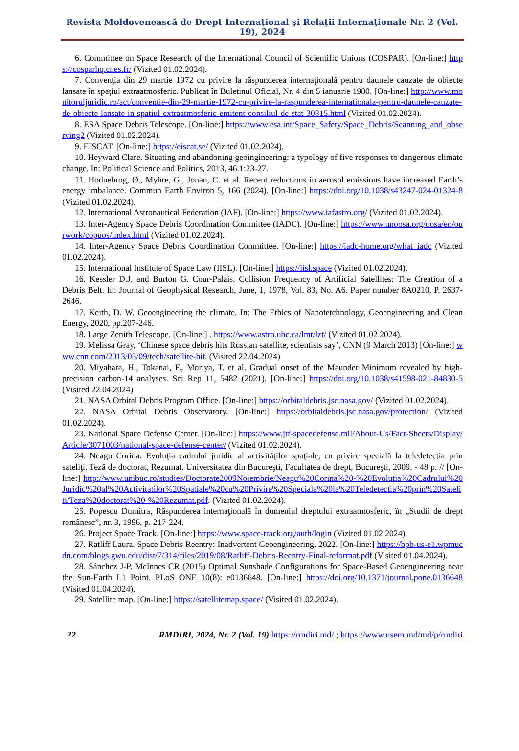Revista Moldovenească de Drept Internaţional şi Relaţii Internaţionale Nr. 2 (Vol. 19), 2024
6. Committee on Space Research of the International Council of Scientific Unions (COSPAR). [On-line:] https://cosparhq.cnes.fr/ (Vizited 01.02.2024).
7. Convenţia din 29 martie 1972 cu privire la răspunderea internaţională pentru daunele cauzate de obiecte lansate în spaţiul extraatmosferic. Publicat în Buletinul Oficial, Nr. 4 din 5 ianuarie 1980. [On-line:] http://www.monitoruljuridic.ro/act/conventie-din-29-martie-1972-cu-privire-la-raspunderea-internationala-pentru-daunele-cauzate-de-obiecte-lansate-in-spatiul-extraatmosferic-emitent-consiliul-de-stat-30815.html (Vizited 01.02.2024).
8. ESA Space Debris Telescope. [On-line:] https://www.esa.int/Space_Safety/Space_Debris/Scanning_and_observing2 (Vizited 01.02.2024).
9. EISCAT. [On-line:] https://eiscat.se/ (Vizited 01.02.2024).
10. Heyward Clare. Situating and abandoning geoingineering: a typology of five responses to dangerous climate change. In: Political Science and Politics, 2013, 46.1:23-27.
11. Hodnebrog, Ø., Myhre, G., Jouan, C. et al. Recent reductions in aerosol emissions have increased Earth’s energy imbalance. Commun Earth Environ 5, 166 (2024). [On-line:] https://doi.org/10.1038/s43247-024-01324-8 (Vizited 01.02.2024).
12. International Astronautical Federation (IAF). [On-line:] https://www.iafastro.org/ (Vizited 01.02.2024).
13. Inter-Agency Space Debris Coordination Committee (IADC). [On-line:] https://www.unoosa.org/oosa/en/ourwork/copuos/index.html (Vizited 01.02.2024).
14. Inter-Agency Space Debris Coordination Committee. [On-line:] https://iadc-home.org/what_iadc (Vizited 01.02.2024).
15. International Institute of Space Law (IISL). [On-line:] https://iisl.space (Vizited 01.02.2024).
16. Kessler D.J. and Burton G. Cour-Palais. Collision Frequency of Artificial Satellites: The Creation of a Debris Belt. In: Journal of Geophysical Research, June, 1, 1978, Vol. 83, No. A6. Paper number 8A0210, P. 2637-2646.
17. Keith, D. W. Geoengineering the climate. In: The Ethics of Nanotetchnology, Geoengineering and Clean Energy, 2020, pp.207-246.
18. Large Zenith Telescope. [On-line:] . https://www.astro.ubc.ca/lmt/lzt/ (Vizited 01.02.2024).
19. Melissa Gray, ‘Chinese space debris hits Russian satellite, scientists say’, CNN (9 March 2013) [On-line:] www.cnn.com/2013/03/09/tech/satellite-hit. (Visited 22.04.2024)
20. Miyahara, H., Tokanai, F., Moriya, T. et al. Gradual onset of the Maunder Minimum revealed by high-precision carbon-14 analyses. Sci Rep 11, 5482 (2021). [On-line:] https://doi.org/10.1038/s41598-021-84830-5 (Visited 22.04.2024)
21. NASA Orbital Debris Program Office. [On-line:] https://orbitaldebris.jsc.nasa.gov/ (Vizited 01.02.2024).
22. NASA Orbital Debris Observatory. [On-line:] https://orbitaldebris.jsc.nasa.gov/protection/ (Vizited 01.02.2024).
23. National Space Defense Center. [On-line:] https://www.jtf-spacedefense.mil/About-Us/Fact-Sheets/Display/Article/3071003/national-space-defense-center/ (Vizited 01.02.2024).
24. Neagu Corina. Evoluţia cadrului juridic al activităţilor spaţiale, cu privire specială la teledetecţia prin sateliţi. Teză de doctorat, Rezumat. Universitatea din Bucureşti, Facultatea de drept, Bucureşti, 2009. - 48 p. // [On-line:] http://www.unibuc.ro/studies/Doctorate2009Noiembrie/Neagu%20Corina%20-%20Evolutia%20Cadrului%20Juridic%20al%20Activitatilor%20Spatiale%20cu%20Privire%20Speciala%20la%20Teledetectia%20prin%20Sateliti/Teza%20doctorat%20-%20Rezumat.pdf. (Vizited 01.02.2024).
25. Popescu Dumitra, Răspunderea internaţională în domeniul dreptului extraatmosferic, în „Studii de drept românesc”, nr. 3, 1996, p. 217-224.
26. Project Space Track. [On-line:] https://www.space-track.org/auth/login (Vizited 01.02.2024).
27. Ratliff Laura. Space Debris Reentry: Inadvertent Geoengineering, 2022. [On-line:] https://bpb-us-e1.wpmucdn.com/blogs.gwu.edu/dist/7/314/files/2019/08/Ratliff-Debris-Reentry-Final-reformat.pdf (Visited 01.04.2024).
28. Sánchez J-P, McInnes CR (2015) Optimal Sunshade Configurations for Space-Based Geoengineering near the Sun-Earth L1 Point. PLoS ONE 10(8): e0136648. [On-line:] https://doi.org/10.1371/journal.pone.0136648 (Visited 01.04.2024).
29. Satellite map. [On-line:] https://satellitemap.space/ (Visited 01.02.2024).
22 RMDIRI, 2024, Nr. 2 (Vol. 19) https://rmdiri.md/ ; https://www.usem.md/md/p/rmdiri